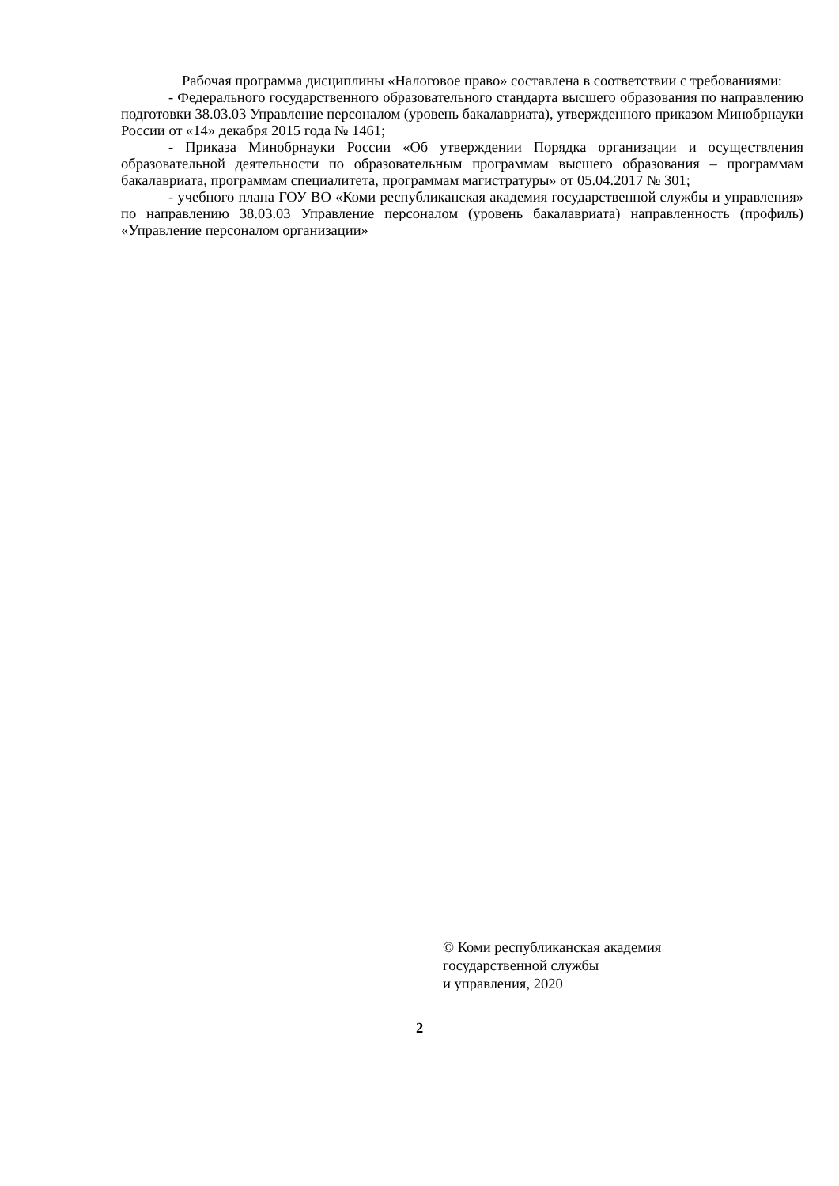Рабочая программа дисциплины «Налоговое право» составлена в соответствии с требованиями:
- Федерального государственного образовательного стандарта высшего образования по направлению подготовки 38.03.03 Управление персоналом (уровень бакалавриата), утвержденного приказом Минобрнауки России от «14» декабря 2015 года № 1461;
- Приказа Минобрнауки России «Об утверждении Порядка организации и осуществления образовательной деятельности по образовательным программам высшего образования – программам бакалавриата, программам специалитета, программам магистратуры» от 05.04.2017 № 301;
- учебного плана ГОУ ВО «Коми республиканская академия государственной службы и управления» по направлению 38.03.03 Управление персоналом (уровень бакалавриата) направленность (профиль) «Управление персоналом организации»
© Коми республиканская академия
государственной службы
и управления, 2020
2